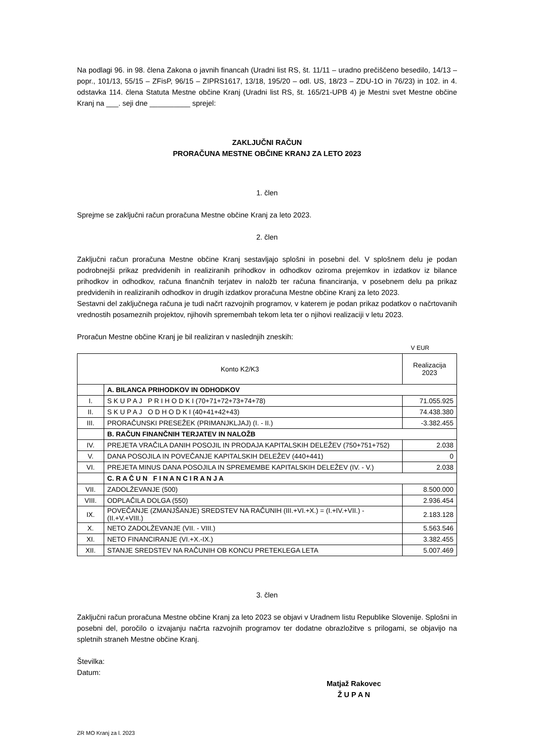Na podlagi 96. in 98. člena Zakona o javnih financah (Uradni list RS, št. 11/11 – uradno prečiščeno besedilo, 14/13 – popr., 101/13, 55/15 – ZFisP, 96/15 – ZIPRS1617, 13/18, 195/20 – odl. US, 18/23 – ZDU-1O in 76/23) in 102. in 4. odstavka 114. člena Statuta Mestne občine Kranj (Uradni list RS, št. 165/21-UPB 4) je Mestni svet Mestne občine Kranj na ___. seji dne __________ sprejel:
ZAKLJUČNI RAČUN
PRORAČUNA MESTNE OBČINE KRANJ ZA LETO 2023
1. člen
Sprejme se zaključni račun proračuna Mestne občine Kranj za leto 2023.
2. člen
Zaključni račun proračuna Mestne občine Kranj sestavljajo splošni in posebni del. V splošnem delu je podan podrobnejši prikaz predvidenih in realiziranih prihodkov in odhodkov oziroma prejemkov in izdatkov iz bilance prihodkov in odhodkov, računa finančnih terjatev in naložb ter računa financiranja, v posebnem delu pa prikaz predvidenih in realiziranih odhodkov in drugih izdatkov proračuna Mestne občine Kranj za leto 2023.
Sestavni del zaključnega računa je tudi načrt razvojnih programov, v katerem je podan prikaz podatkov o načrtovanih vrednostih posameznih projektov, njihovih spremembah tekom leta ter o njihovi realizaciji v letu 2023.
Proračun Mestne občine Kranj je bil realiziran v naslednjih zneskih:
V EUR
| Konto K2/K3 | | Realizacija 2023 |
| --- | --- | --- |
| | A. BILANCA PRIHODKOV IN ODHODKOV | |
| I. | S K U P A J P R I H O D K I (70+71+72+73+74+78) | 71.055.925 |
| II. | S K U P A J O D H O D K I (40+41+42+43) | 74.438.380 |
| III. | PRORAČUNSKI PRESEŽEK (PRIMANJKLJAJ) (I. - II.) | -3.382.455 |
| | B. RAČUN FINANČNIH TERJATEV IN NALOŽB | |
| IV. | PREJETA VRAČILA DANIH POSOJIL IN PRODAJA KAPITALSKIH DELEŽEV (750+751+752) | 2.038 |
| V. | DANA POSOJILA IN POVEČANJE KAPITALSKIH DELEŽEV (440+441) | 0 |
| VI. | PREJETA MINUS DANA POSOJILA IN SPREMEMBE KAPITALSKIH DELEŽEV (IV. - V.) | 2.038 |
| | C. R A Č U N F I N A N C I R A N J A | |
| VII. | ZADOLŽEVANJE (500) | 8.500.000 |
| VIII. | ODPLAČILA DOLGA (550) | 2.936.454 |
| IX. | POVEČANJE (ZMANJŠANJE) SREDSTEV NA RAČUNIH (III.+VI.+X.) = (I.+IV.+VII.) - (II.+V.+VIII.) | 2.183.128 |
| X. | NETO ZADOLŽEVANJE (VII. - VIII.) | 5.563.546 |
| XI. | NETO FINANCIRANJE (VI.+X.-IX.) | 3.382.455 |
| XII. | STANJE SREDSTEV NA RAČUNIH OB KONCU PRETEKLEGA LETA | 5.007.469 |
3. člen
Zaključni račun proračuna Mestne občine Kranj za leto 2023 se objavi v Uradnem listu Republike Slovenije. Splošni in posebni del, poročilo o izvajanju načrta razvojnih programov ter dodatne obrazložitve s prilogami, se objavijo na spletnih straneh Mestne občine Kranj.
Številka:
Datum:
Matjaž Rakovec
Ž U P A N
ZR MO Kranj za l. 2023